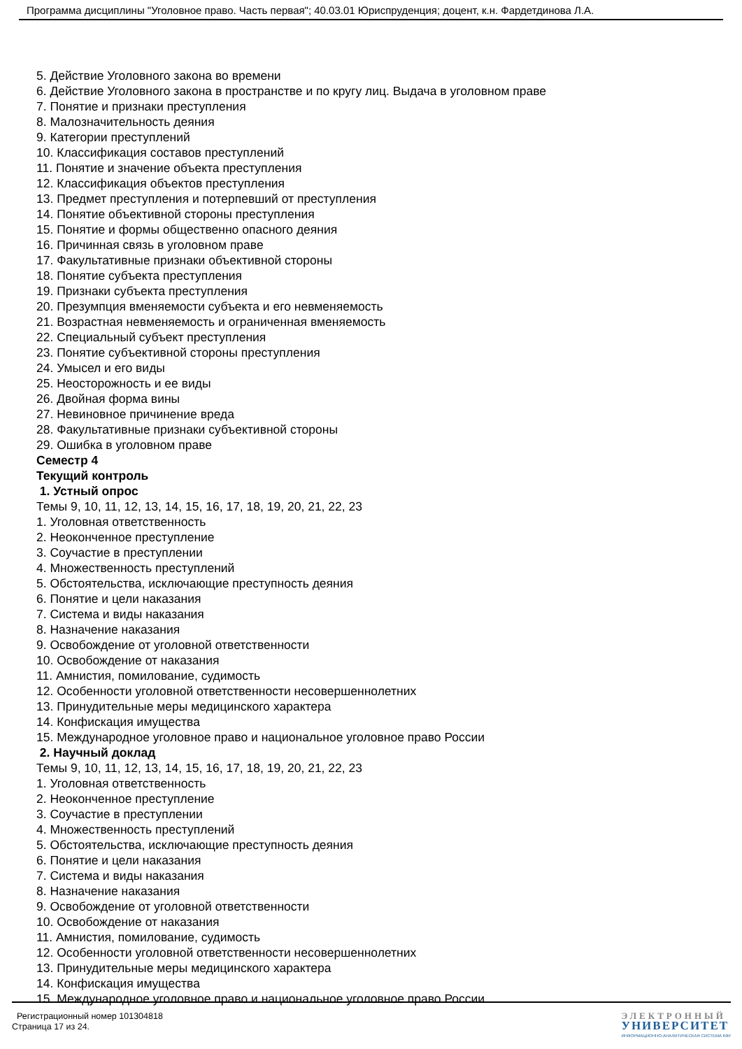Программа дисциплины "Уголовное право. Часть первая"; 40.03.01 Юриспруденция; доцент, к.н. Фардетдинова Л.А.
5. Действие Уголовного закона во времени
6. Действие Уголовного закона в пространстве и по кругу лиц. Выдача в уголовном праве
7. Понятие и признаки преступления
8. Малозначительность деяния
9. Категории преступлений
10. Классификация составов преступлений
11. Понятие и значение объекта преступления
12. Классификация объектов преступления
13. Предмет преступления и потерпевший от преступления
14. Понятие объективной стороны преступления
15. Понятие и формы общественно опасного деяния
16. Причинная связь в уголовном праве
17. Факультативные признаки объективной стороны
18. Понятие субъекта преступления
19. Признаки субъекта преступления
20. Презумпция вменяемости субъекта и его невменяемость
21. Возрастная невменяемость и ограниченная вменяемость
22. Специальный субъект преступления
23. Понятие субъективной стороны преступления
24. Умысел и его виды
25. Неосторожность и ее виды
26. Двойная форма вины
27. Невиновное причинение вреда
28. Факультативные признаки субъективной стороны
29. Ошибка в уголовном праве
Семестр 4
Текущий контроль
1. Устный опрос
Темы 9, 10, 11, 12, 13, 14, 15, 16, 17, 18, 19, 20, 21, 22, 23
1. Уголовная ответственность
2. Неоконченное преступление
3. Соучастие в преступлении
4. Множественность преступлений
5. Обстоятельства, исключающие преступность деяния
6. Понятие и цели наказания
7. Система и виды наказания
8. Назначение наказания
9. Освобождение от уголовной ответственности
10. Освобождение от наказания
11. Амнистия, помилование, судимость
12. Особенности уголовной ответственности несовершеннолетних
13. Принудительные меры медицинского характера
14. Конфискация имущества
15. Международное уголовное право и национальное уголовное право России
2. Научный доклад
Темы 9, 10, 11, 12, 13, 14, 15, 16, 17, 18, 19, 20, 21, 22, 23
1. Уголовная ответственность
2. Неоконченное преступление
3. Соучастие в преступлении
4. Множественность преступлений
5. Обстоятельства, исключающие преступность деяния
6. Понятие и цели наказания
7. Система и виды наказания
8. Назначение наказания
9. Освобождение от уголовной ответственности
10. Освобождение от наказания
11. Амнистия, помилование, судимость
12. Особенности уголовной ответственности несовершеннолетних
13. Принудительные меры медицинского характера
14. Конфискация имущества
15. Международное уголовное право и национальное уголовное право России
Регистрационный номер 101304818
Страница 17 из 24.
ЭЛЕКТРОННЫЙ
УНИВЕРСИТЕТ
ИНФОРМАЦИОННО-АНАЛИТИЧЕСКАЯ СИСТЕМА КФУ